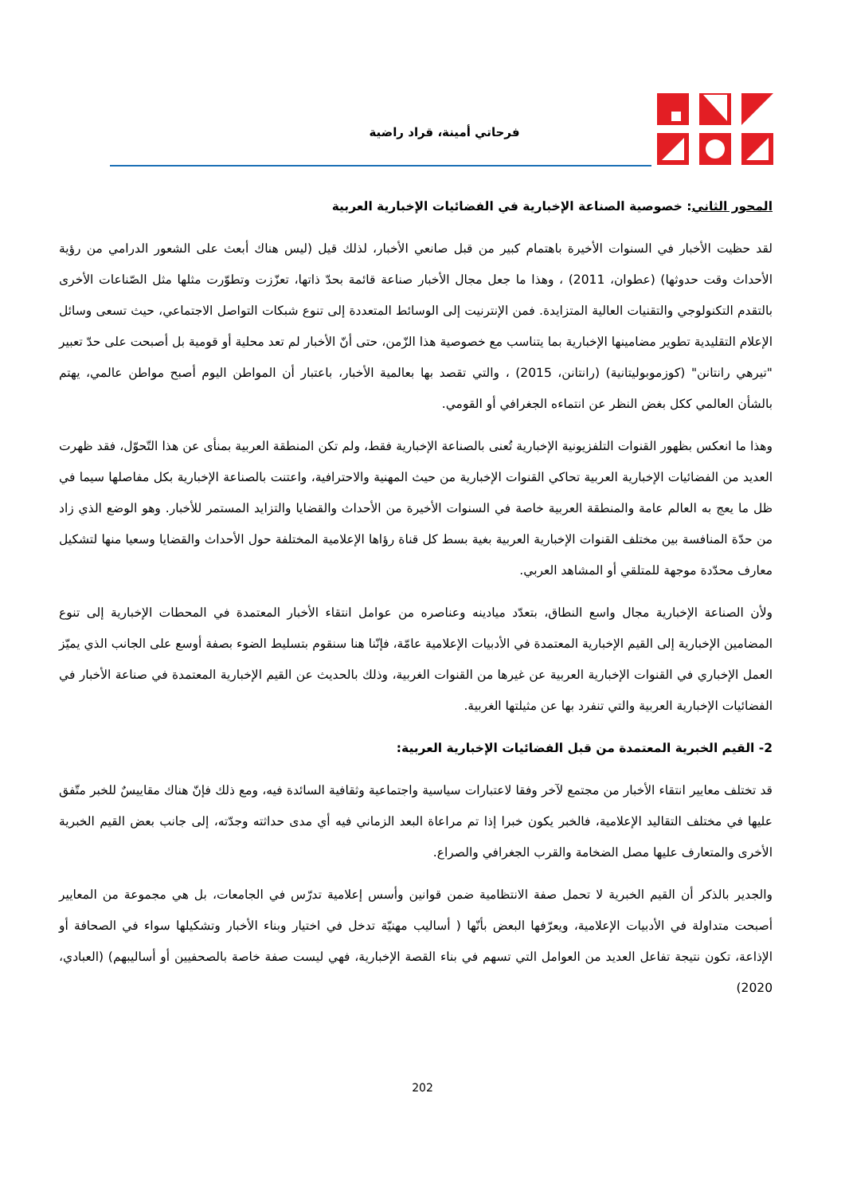فرحاتي أمينة، قراد راضية
المحور الثاني: خصوصية الصناعة الإخبارية في الفضائيات الإخبارية العربية
لقد حظيت الأخبار في السنوات الأخيرة باهتمام كبير من قبل صانعي الأخبار، لذلك قيل (ليس هناك أبعث على الشعور الدرامي من رؤية الأحداث وقت حدوثها) (عطوان، 2011) ، وهذا ما جعل مجال الأخبار صناعة قائمة بحدّ ذاتها، تعزّزت وتطوّرت مثلها مثل الصّناعات الأخرى بالتقدم التكنولوجي والتقنيات العالية المتزايدة. فمن الإنترنيت إلى الوسائط المتعددة إلى تنوع شبكات التواصل الاجتماعي، حيث تسعى وسائل الإعلام التقليدية تطوير مضامينها الإخبارية بما يتناسب مع خصوصية هذا الزّمن، حتى أنّ الأخبار لم تعد محلية أو قومية بل أصبحت على حدّ تعبير "تيرهي رانتانن" (كوزموبوليتانية) (رانتانن، 2015) ، والتي تقصد بها بعالمية الأخبار، باعتبار أن المواطن اليوم أصبح مواطن عالمي، يهتم بالشأن العالمي ككل بغض النظر عن انتماءه الجغرافي أو القومي.
وهذا ما انعكس بظهور القنوات التلفزيونية الإخبارية تُعنى بالصناعة الإخبارية فقط، ولم تكن المنطقة العربية بمنأى عن هذا التّحوّل، فقد ظهرت العديد من الفضائيات الإخبارية العربية تحاكي القنوات الإخبارية من حيث المهنية والاحترافية، واعتنت بالصناعة الإخبارية بكل مفاصلها سيما في ظل ما يعج به العالم عامة والمنطقة العربية خاصة في السنوات الأخيرة من الأحداث والقضايا والتزايد المستمر للأخبار. وهو الوضع الذي زاد من حدّة المنافسة بين مختلف القنوات الإخبارية العربية بغية بسط كل قناة رؤاها الإعلامية المختلفة حول الأحداث والقضايا وسعيا منها لتشكيل معارف محدّدة موجهة للمتلقي أو المشاهد العربي.
ولأن الصناعة الإخبارية مجال واسع النطاق، بتعدّد ميادينه وعناصره من عوامل انتقاء الأخبار المعتمدة في المحطات الإخبارية إلى تنوع المضامين الإخبارية إلى القيم الإخبارية المعتمدة في الأدبيات الإعلامية عامّة، فإنّنا هنا سنقوم بتسليط الضوء بصفة أوسع على الجانب الذي يميّز العمل الإخباري في القنوات الإخبارية العربية عن غيرها من القنوات الغربية، وذلك بالحديث عن القيم الإخبارية المعتمدة في صناعة الأخبار في الفضائيات الإخبارية العربية والتي تنفرد بها عن مثيلتها الغربية.
2- القيم الخبرية المعتمدة من قبل الفضائيات الإخبارية العربية:
قد تختلف معايير انتقاء الأخبار من مجتمع لآخر وفقا لاعتبارات سياسية واجتماعية وثقافية السائدة فيه، ومع ذلك فإنّ هناك مقاييسٌ للخبر متّفق عليها في مختلف التقاليد الإعلامية، فالخبر يكون خبرا إذا تم مراعاة البعد الزماني فيه أي مدى حداثته وجدّته، إلى جانب بعض القيم الخبرية الأخرى والمتعارف عليها مصل الضخامة والقرب الجغرافي والصراع.
والجدير بالذكر أن القيم الخبرية لا تحمل صفة الانتظامية ضمن قوانين وأسس إعلامية تدرّس في الجامعات، بل هي مجموعة من المعايير أصبحت متداولة في الأدبيات الإعلامية، ويعرّفها البعض بأنّها ( أساليب مهنيّة تدخل في اختيار وبناء الأخبار وتشكيلها سواء في الصحافة أو الإذاعة، تكون نتيجة تفاعل العديد من العوامل التي تسهم في بناء القصة الإخبارية، فهي ليست صفة خاصة بالصحفيين أو أساليبهم) (العبادي، 2020)
202